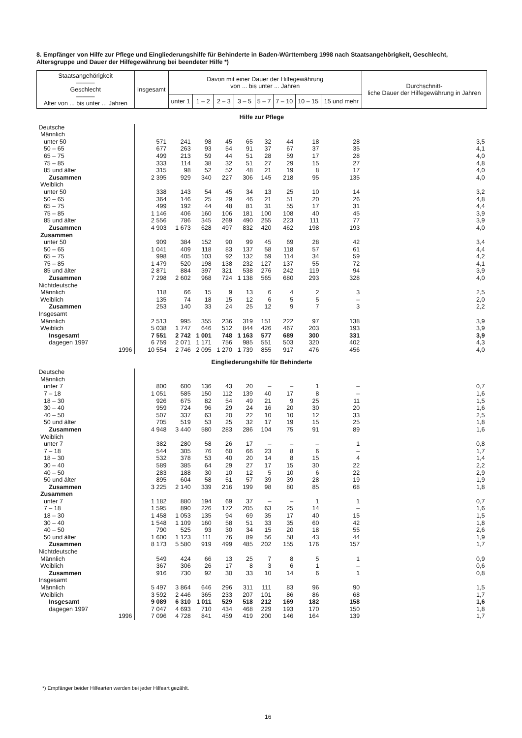8. Empfänger von Hilfe zur Pflege und Eingliederungshilfe für Behinderte in Baden-Württemberg 1998 nach Staatsangehörigkeit, Geschlecht, Altersgruppe und Dauer der Hilfegewährung bei beendeter Hilfe *)
| Staatsangehörigkeit ——— Geschlecht ——— Alter von ... bis unter ... Jahren | Insgesamt | Davon mit einer Dauer der Hilfegewährung von ... bis unter ... Jahren | | | | | | | | Durchschnitt- liche Dauer der Hilfegewährung in Jahren |
| --- | --- | --- | --- | --- | --- | --- | --- | --- | --- | --- |
| | | unter 1 | 1 – 2 | 2 – 3 | 3 – 5 | 5 – 7 | 7 – 10 | 10 – 15 | 15 und mehr | |
| Hilfe zur Pflege | | | | | | | | | | |
| Deutsche | | | | | | | | | | |
| Männlich | | | | | | | | | | |
| unter 50 | 571 | 241 | 98 | 45 | 65 | 32 | 44 | 18 | 28 | 3,5 |
| 50 – 65 | 677 | 263 | 93 | 54 | 91 | 37 | 67 | 37 | 35 | 4,1 |
| 65 – 75 | 499 | 213 | 59 | 44 | 51 | 28 | 59 | 17 | 28 | 4,0 |
| 75 – 85 | 333 | 114 | 38 | 32 | 51 | 27 | 29 | 15 | 27 | 4,8 |
| 85 und älter | 315 | 98 | 52 | 52 | 48 | 21 | 19 | 8 | 17 | 4,0 |
| Zusammen | 2 395 | 929 | 340 | 227 | 306 | 145 | 218 | 95 | 135 | 4,0 |
| Weiblich | | | | | | | | | | |
| unter 50 | 338 | 143 | 54 | 45 | 34 | 13 | 25 | 10 | 14 | 3,2 |
| 50 – 65 | 364 | 146 | 25 | 29 | 46 | 21 | 51 | 20 | 26 | 4,8 |
| 65 – 75 | 499 | 192 | 44 | 48 | 81 | 31 | 55 | 17 | 31 | 4,4 |
| 75 – 85 | 1 146 | 406 | 160 | 106 | 181 | 100 | 108 | 40 | 45 | 3,9 |
| 85 und älter | 2 556 | 786 | 345 | 269 | 490 | 255 | 223 | 111 | 77 | 3,9 |
| Zusammen | 4 903 | 1 673 | 628 | 497 | 832 | 420 | 462 | 198 | 193 | 4,0 |
| Zusammen | | | | | | | | | | |
| unter 50 | 909 | 384 | 152 | 90 | 99 | 45 | 69 | 28 | 42 | 3,4 |
| 50 – 65 | 1 041 | 409 | 118 | 83 | 137 | 58 | 118 | 57 | 61 | 4,4 |
| 65 – 75 | 998 | 405 | 103 | 92 | 132 | 59 | 114 | 34 | 59 | 4,2 |
| 75 – 85 | 1 479 | 520 | 198 | 138 | 232 | 127 | 137 | 55 | 72 | 4,1 |
| 85 und älter | 2 871 | 884 | 397 | 321 | 538 | 276 | 242 | 119 | 94 | 3,9 |
| Zusammen | 7 298 | 2 602 | 968 | 724 | 1 138 | 565 | 680 | 293 | 328 | 4,0 |
| Nichtdeutsche | | | | | | | | | | |
| Männlich | 118 | 66 | 15 | 9 | 13 | 6 | 4 | 2 | 3 | 2,5 |
| Weiblich | 135 | 74 | 18 | 15 | 12 | 6 | 5 | 5 | – | 2,0 |
| Zusammen | 253 | 140 | 33 | 24 | 25 | 12 | 9 | 7 | 3 | 2,2 |
| Insgesamt | | | | | | | | | | |
| Männlich | 2 513 | 995 | 355 | 236 | 319 | 151 | 222 | 97 | 138 | 3,9 |
| Weiblich | 5 038 | 1 747 | 646 | 512 | 844 | 426 | 467 | 203 | 193 | 3,9 |
| Insgesamt | 7 551 | 2 742 | 1 001 | 748 | 1 163 | 577 | 689 | 300 | 331 | 3,9 |
| dagegen 1997 | 6 759 | 2 071 | 1 171 | 756 | 985 | 551 | 503 | 320 | 402 | 4,3 |
| 1996 | 10 554 | 2 746 | 2 095 | 1 270 | 1 739 | 855 | 917 | 476 | 456 | 4,0 |
| Eingliederungshilfe für Behinderte | | | | | | | | | | |
| Deutsche | | | | | | | | | | |
| Männlich | | | | | | | | | | |
| unter 7 | 800 | 600 | 136 | 43 | 20 | – | – | 1 | – | 0,7 |
| 7 – 18 | 1 051 | 585 | 150 | 112 | 139 | 40 | 17 | 8 | – | 1,6 |
| 18 – 30 | 926 | 675 | 82 | 54 | 49 | 21 | 9 | 25 | 11 | 1,5 |
| 30 – 40 | 959 | 724 | 96 | 29 | 24 | 16 | 20 | 30 | 20 | 1,6 |
| 40 – 50 | 507 | 337 | 63 | 20 | 22 | 10 | 10 | 12 | 33 | 2,5 |
| 50 und älter | 705 | 519 | 53 | 25 | 32 | 17 | 19 | 15 | 25 | 1,8 |
| Zusammen | 4 948 | 3 440 | 580 | 283 | 286 | 104 | 75 | 91 | 89 | 1,6 |
| Weiblich | | | | | | | | | | |
| unter 7 | 382 | 280 | 58 | 26 | 17 | – | – | – | 1 | 0,8 |
| 7 – 18 | 544 | 305 | 76 | 60 | 66 | 23 | 8 | 6 | – | 1,7 |
| 18 – 30 | 532 | 378 | 53 | 40 | 20 | 14 | 8 | 15 | 4 | 1,4 |
| 30 – 40 | 589 | 385 | 64 | 29 | 27 | 17 | 15 | 30 | 22 | 2,2 |
| 40 – 50 | 283 | 188 | 30 | 10 | 12 | 5 | 10 | 6 | 22 | 2,9 |
| 50 und älter | 895 | 604 | 58 | 51 | 57 | 39 | 39 | 28 | 19 | 1,9 |
| Zusammen | 3 225 | 2 140 | 339 | 216 | 199 | 98 | 80 | 85 | 68 | 1,8 |
| Zusammen | | | | | | | | | | |
| unter 7 | 1 182 | 880 | 194 | 69 | 37 | – | – | 1 | 1 | 0,7 |
| 7 – 18 | 1 595 | 890 | 226 | 172 | 205 | 63 | 25 | 14 | – | 1,6 |
| 18 – 30 | 1 458 | 1 053 | 135 | 94 | 69 | 35 | 17 | 40 | 15 | 1,5 |
| 30 – 40 | 1 548 | 1 109 | 160 | 58 | 51 | 33 | 35 | 60 | 42 | 1,8 |
| 40 – 50 | 790 | 525 | 93 | 30 | 34 | 15 | 20 | 18 | 55 | 2,6 |
| 50 und älter | 1 600 | 1 123 | 111 | 76 | 89 | 56 | 58 | 43 | 44 | 1,9 |
| Zusammen | 8 173 | 5 580 | 919 | 499 | 485 | 202 | 155 | 176 | 157 | 1,7 |
| Nichtdeutsche | | | | | | | | | | |
| Männlich | 549 | 424 | 66 | 13 | 25 | 7 | 8 | 5 | 1 | 0,9 |
| Weiblich | 367 | 306 | 26 | 17 | 8 | 3 | 6 | 1 | – | 0,6 |
| Zusammen | 916 | 730 | 92 | 30 | 33 | 10 | 14 | 6 | 1 | 0,8 |
| Insgesamt | | | | | | | | | | |
| Männlich | 5 497 | 3 864 | 646 | 296 | 311 | 111 | 83 | 96 | 90 | 1,5 |
| Weiblich | 3 592 | 2 446 | 365 | 233 | 207 | 101 | 86 | 86 | 68 | 1,7 |
| Insgesamt | 9 089 | 6 310 | 1 011 | 529 | 518 | 212 | 169 | 182 | 158 | 1,6 |
| dagegen 1997 | 7 047 | 4 693 | 710 | 434 | 468 | 229 | 193 | 170 | 150 | 1,8 |
| 1996 | 7 096 | 4 728 | 841 | 459 | 419 | 200 | 146 | 164 | 139 | 1,7 |
*) Empfänger beider Hilfearten werden bei jeder Hilfeart gezählt.
16